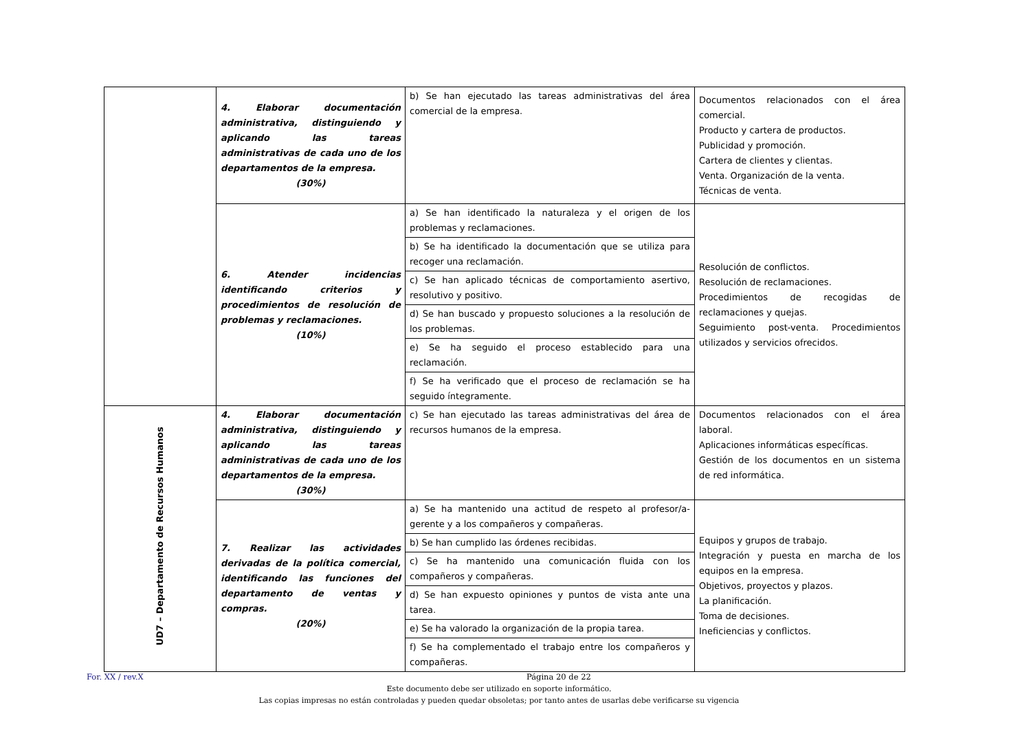| | 4. Elaborar documentación administrativa, distinguiendo y aplicando las tareas administrativas de cada uno de los departamentos de la empresa. (30%) | b) Se han ejecutado las tareas administrativas del área comercial de la empresa. | Documentos relacionados con el área comercial. Producto y cartera de productos. Publicidad y promoción. Cartera de clientes y clientas. Venta. Organización de la venta. Técnicas de venta. |
| | 6. Atender incidencias identificando criterios y procedimientos de resolución de problemas y reclamaciones. (10%) | a) Se han identificado la naturaleza y el origen de los problemas y reclamaciones. | Resolución de conflictos. Resolución de reclamaciones. Procedimientos de recogidas de reclamaciones y quejas. Seguimiento post-venta. Procedimientos utilizados y servicios ofrecidos. |
| | | b) Se ha identificado la documentación que se utiliza para recoger una reclamación. | |
| | | c) Se han aplicado técnicas de comportamiento asertivo, resolutivo y positivo. | |
| | | d) Se han buscado y propuesto soluciones a la resolución de los problemas. | |
| | | e) Se ha seguido el proceso establecido para una reclamación. | |
| | | f) Se ha verificado que el proceso de reclamación se ha seguido íntegramente. | |
| UD7 – Departamento de Recursos Humanos | 4. Elaborar documentación administrativa, distinguiendo y aplicando las tareas administrativas de cada uno de los departamentos de la empresa. (30%) | c) Se han ejecutado las tareas administrativas del área de recursos humanos de la empresa. | Documentos relacionados con el área laboral. Aplicaciones informáticas específicas. Gestión de los documentos en un sistema de red informática. |
| | 7. Realizar las actividades derivadas de la política comercial, identificando las funciones del departamento de ventas y compras. (20%) | a) Se ha mantenido una actitud de respeto al profesor/a-gerente y a los compañeros y compañeras. | Equipos y grupos de trabajo. Integración y puesta en marcha de los equipos en la empresa. Objetivos, proyectos y plazos. La planificación. Toma de decisiones. Ineficiencias y conflictos. |
| | | b) Se han cumplido las órdenes recibidas. | |
| | | c) Se ha mantenido una comunicación fluida con los compañeros y compañeras. | |
| | | d) Se han expuesto opiniones y puntos de vista ante una tarea. | |
| | | e) Se ha valorado la organización de la propia tarea. | |
| | | f) Se ha complementado el trabajo entre los compañeros y compañeras. | |
For. XX / rev.X Página 20 de 22
Este documento debe ser utilizado en soporte informático.
Las copias impresas no están controladas y pueden quedar obsoletas; por tanto antes de usarlas debe verificarse su vigencia